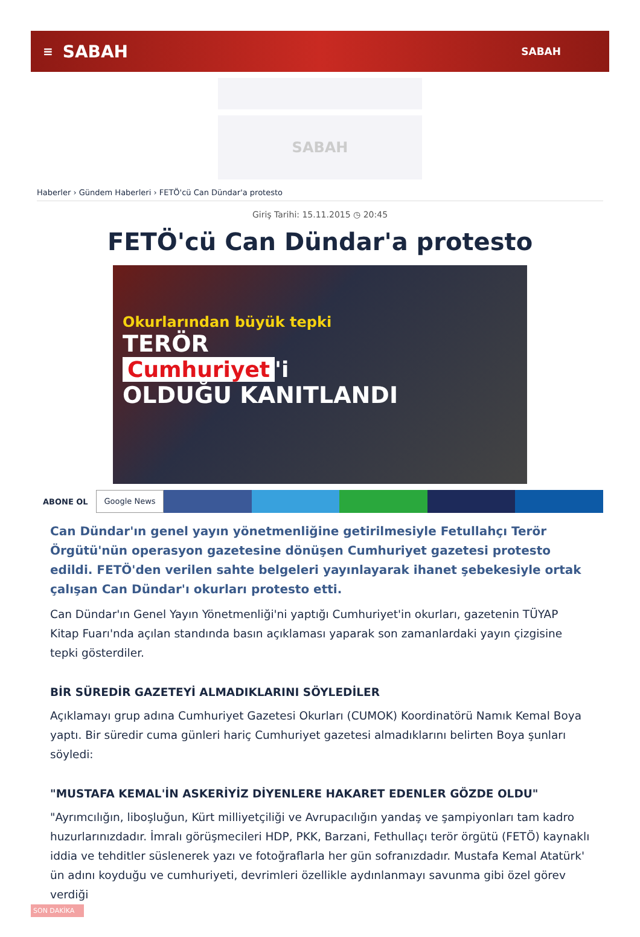≡ SABAH SABAH
SABAH
Haberler › Gündem Haberleri › FETÖ'cü Can Dündar'a protesto
Giriş Tarihi: 15.11.2015 ◷ 20:45
FETÖ'cü Can Dündar'a protesto
Okurlarından büyük tepki
TERÖR
Cumhuriyet 'i
OLDUĞU KANITLANDI
ABONE OL Google News
Can Dündar'ın genel yayın yönetmenliğine getirilmesiyle Fetullahçı Terör Örgütü'nün operasyon gazetesine dönüşen Cumhuriyet gazetesi protesto edildi. FETÖ'den verilen sahte belgeleri yayınlayarak ihanet şebekesiyle ortak çalışan Can Dündar'ı okurları protesto etti.
Can Dündar'ın Genel Yayın Yönetmenliği'ni yaptığı Cumhuriyet'in okurları, gazetenin TÜYAP Kitap Fuarı'nda açılan standında basın açıklaması yaparak son zamanlardaki yayın çizgisine tepki gösterdiler.
BİR SÜREDİR GAZETEYİ ALMADIKLARINI SÖYLEDİLER
Açıklamayı grup adına Cumhuriyet Gazetesi Okurları (CUMOK) Koordinatörü Namık Kemal Boya yaptı. Bir süredir cuma günleri hariç Cumhuriyet gazetesi almadıklarını belirten Boya şunları söyledi:
"MUSTAFA KEMAL'İN ASKERİYİZ DİYENLERE HAKARET EDENLER GÖZDE OLDU"
"Ayrımcılığın, liboşluğun, Kürt milliyetçiliği ve Avrupacılığın yandaş ve şampiyonları tam kadro huzurlarınızdadır. İmralı görüşmecileri HDP, PKK, Barzani, Fethullaçı terör örgütü (FETÖ) kaynaklı iddia ve tehditler süslenerek yazı ve fotoğraflarla her gün sofranızdadır. Mustafa Kemal Atatürk' ün adını koyduğu ve cumhuriyeti, devrimleri özellikle aydınlanmayı savunma gibi özel görev verdiği
SON DAKİKA